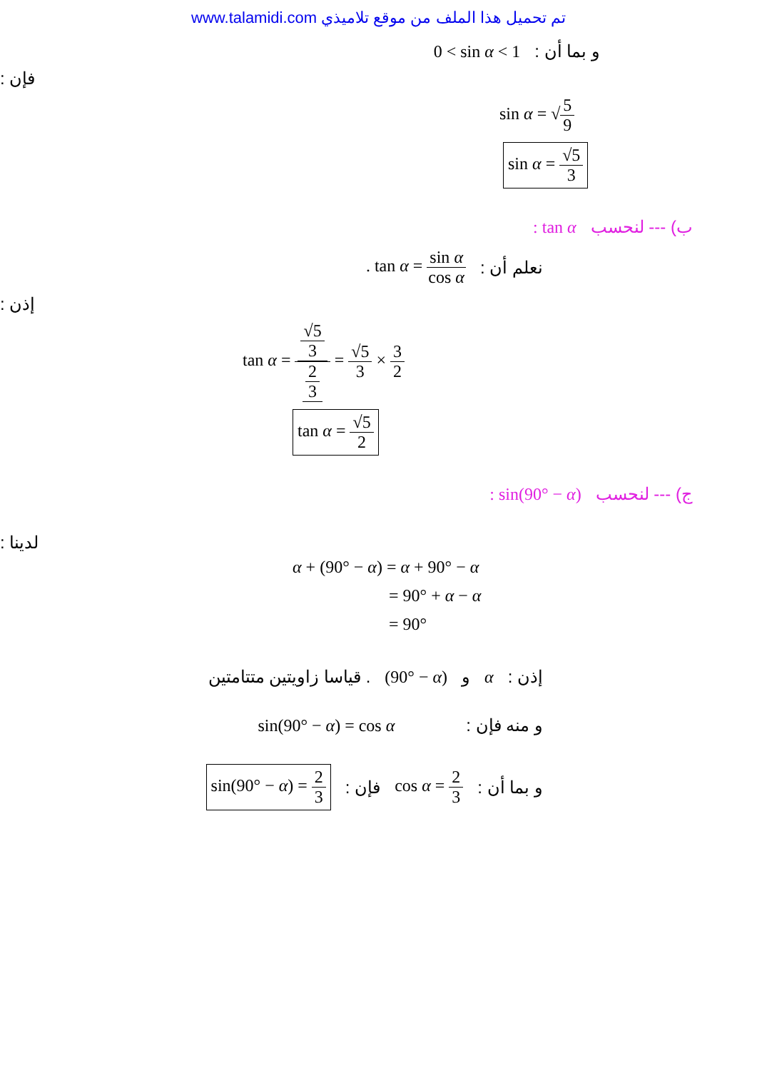www.talamidi.com تم تحميل هذا الملف من موقع تلاميذي
0 < sin α < 1 و بما أن :
فإن :
sin α = √5 9
sin α = √5 3
: tan α ب) --- لنحسب
. tan α = sin α cos α نعلم أن :
إذن :
tan α = √5 3 2 3 = √5 3 × 3 2
tan α = √5 2
: sin(90° − α) ج) --- لنحسب
لدينا :
α + (90° − α) = α + 90° − α
= 90° + α − α
= 90°
. قياسا زاويتين متتامتين (90° − α) و α إذن :
sin(90° − α) = cos α و منه فإن :
sin(90° − α) = 2 3 فإن : cos α = 2 3 و بما أن :